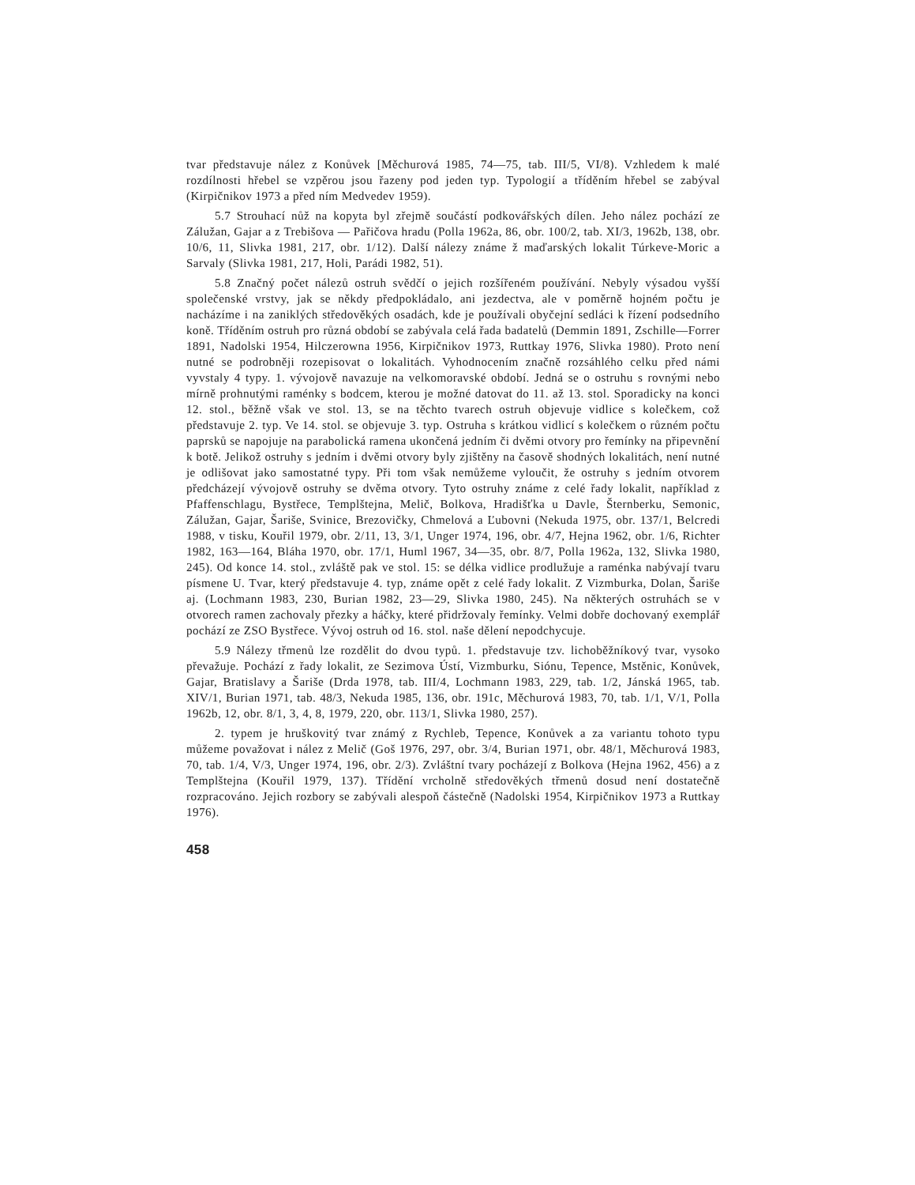tvar představuje nález z Konůvek [Měchurová 1985, 74—75, tab. III/5, VI/8). Vzhledem k malé rozdílnosti hřebel se vzpěrou jsou řazeny pod jeden typ. Typologií a tříděním hřebel se zabýval (Kirpičnikov 1973 a před ním Medvedev 1959).
5.7 Strouhací nůž na kopyta byl zřejmě součástí podkovářských dílen. Jeho nález pochází ze Zálužan, Gajar a z Trebišova — Pařičova hradu (Polla 1962a, 86, obr. 100/2, tab. XI/3, 1962b, 138, obr. 10/6, 11, Slivka 1981, 217, obr. 1/12). Další nálezy známe ž maďarských lokalit Túrkeve-Moric a Sarvaly (Slivka 1981, 217, Holi, Parádi 1982, 51).
5.8 Značný počet nálezů ostruh svědčí o jejich rozšířeném používání. Nebyly výsadou vyšší společenské vrstvy, jak se někdy předpokládalo, ani jezdectva, ale v poměrně hojném počtu je nacházíme i na zaniklých středověkých osadách, kde je používali obyčejní sedláci k řízení podsedního koně. Tříděním ostruh pro různá období se zabývala celá řada badatelů (Demmin 1891, Zschille—Forrer 1891, Nadolski 1954, Hilczerowna 1956, Kirpičnikov 1973, Ruttkay 1976, Slivka 1980). Proto není nutné se podrobněji rozepisovat o lokalitách. Vyhodnocením značně rozsáhlého celku před námi vyvstaly 4 typy. 1. vývojově navazuje na velkomoravské období. Jedná se o ostruhu s rovnými nebo mírně prohnutými raménky s bodcem, kterou je možné datovat do 11. až 13. stol. Sporadicky na konci 12. stol., běžně však ve stol. 13, se na těchto tvarech ostruh objevuje vidlice s kolečkem, což představuje 2. typ. Ve 14. stol. se objevuje 3. typ. Ostruha s krátkou vidlicí s kolečkem o různém počtu paprsků se napojuje na parabolická ramena ukončená jedním či dvěmi otvory pro řemínky na připevnění k botě. Jelikož ostruhy s jedním i dvěmi otvory byly zjištěny na časově shodných lokalitách, není nutné je odlišovat jako samostatné typy. Při tom však nemůžeme vyloučit, že ostruhy s jedním otvorem předcházejí vývojově ostruhy se dvěma otvory. Tyto ostruhy známe z celé řady lokalit, například z Pfaffenschlagu, Bystřece, Templštejna, Melič, Bolkova, Hradišťka u Davle, Šternberku, Semonic, Zálužan, Gajar, Šariše, Svinice, Brezovičky, Chmelová a Ľubovni (Nekuda 1975, obr. 137/1, Belcredi 1988, v tisku, Kouřil 1979, obr. 2/11, 13, 3/1, Unger 1974, 196, obr. 4/7, Hejna 1962, obr. 1/6, Richter 1982, 163—164, Bláha 1970, obr. 17/1, Huml 1967, 34—35, obr. 8/7, Polla 1962a, 132, Slivka 1980, 245). Od konce 14. stol., zvláště pak ve stol. 15: se délka vidlice prodlužuje a raménka nabývají tvaru písmene U. Tvar, který představuje 4. typ, známe opět z celé řady lokalit. Z Vizmburka, Dolan, Šariše aj. (Lochmann 1983, 230, Burian 1982, 23—29, Slivka 1980, 245). Na některých ostruhách se v otvorech ramen zachovaly přezky a háčky, které přidržovaly řemínky. Velmi dobře dochovaný exemplář pochází ze ZSO Bystřece. Vývoj ostruh od 16. stol. naše dělení nepodchycuje.
5.9 Nálezy třmenů lze rozdělit do dvou typů. 1. představuje tzv. lichoběžníkový tvar, vysoko převažuje. Pochází z řady lokalit, ze Sezimova Ústí, Vizmburku, Siónu, Tepence, Mstěnic, Konůvek, Gajar, Bratislavy a Šariše (Drda 1978, tab. III/4, Lochmann 1983, 229, tab. 1/2, Jánská 1965, tab. XIV/1, Burian 1971, tab. 48/3, Nekuda 1985, 136, obr. 191c, Měchurová 1983, 70, tab. 1/1, V/1, Polla 1962b, 12, obr. 8/1, 3, 4, 8, 1979, 220, obr. 113/1, Slivka 1980, 257).
2. typem je hruškovitý tvar známý z Rychleb, Tepence, Konůvek a za variantu tohoto typu můžeme považovat i nález z Melič (Goš 1976, 297, obr. 3/4, Burian 1971, obr. 48/1, Měchurová 1983, 70, tab. 1/4, V/3, Unger 1974, 196, obr. 2/3). Zvláštní tvary pocházejí z Bolkova (Hejna 1962, 456) a z Templštejna (Kouřil 1979, 137). Třídění vrcholně středověkých třmenů dosud není dostatečně rozpracováno. Jejich rozbory se zabývali alespoň částečně (Nadolski 1954, Kirpičnikov 1973 a Ruttkay 1976).
458